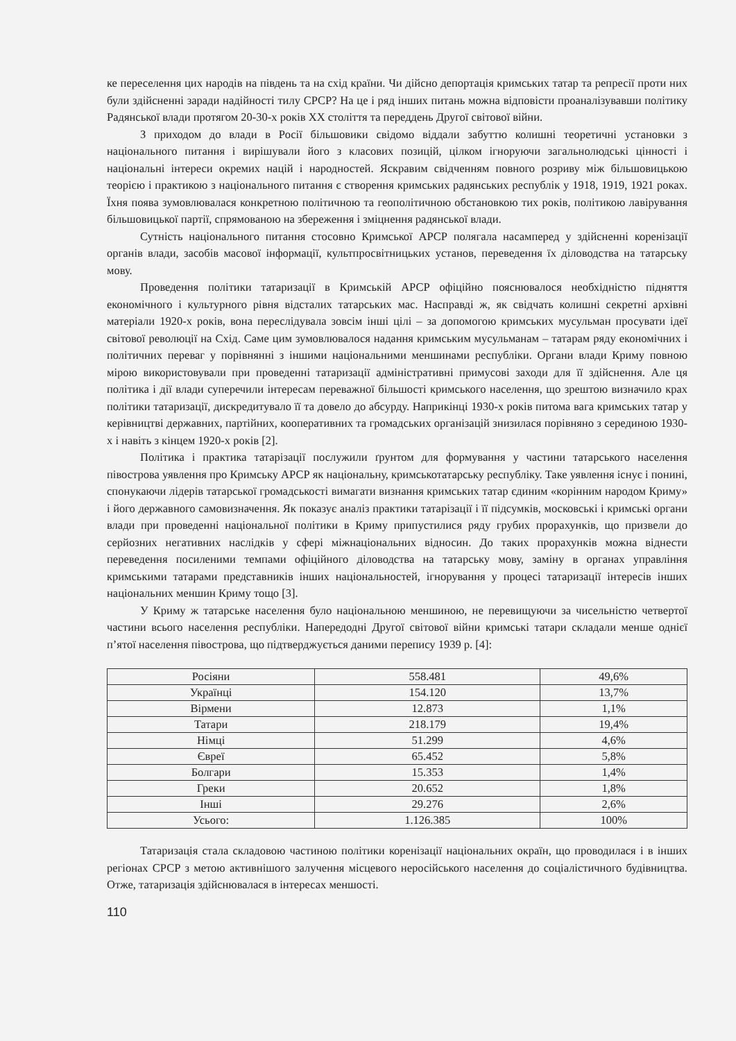ке переселення цих народів на південь та на схід країни. Чи дійсно депортація кримських татар та репресії проти них були здійсненні заради надійності тилу СРСР? На це і ряд інших питань можна відповісти проаналізувавши політику Радянської влади протягом 20-30-х років XX століття та переддень Другої світової війни.
З приходом до влади в Росії більшовики свідомо віддали забуттю колишні теоретичні установки з національного питання і вирішували його з класових позицій, цілком ігноруючи загальнолюдські цінності і національні інтереси окремих націй і народностей. Яскравим свідченням повного розриву між більшовицькою теорією і практикою з національного питання є створення кримських радянських республік у 1918, 1919, 1921 роках. Їхня поява зумовлювалася конкретною політичною та геополітичною обстановкою тих років, політикою лавірування більшовицької партії, спрямованою на збереження і зміцнення радянської влади.
Сутність національного питання стосовно Кримської АРСР полягала насамперед у здійсненні коренізації органів влади, засобів масової інформації, культпросвітницьких установ, переведення їх діловодства на татарську мову.
Проведення політики татаризації в Кримській АРСР офіційно пояснювалося необхідністю підняття економічного і культурного рівня відсталих татарських мас. Насправді ж, як свідчать колишні секретні архівні матеріали 1920-х років, вона переслідувала зовсім інші цілі – за допомогою кримських мусульман просувати ідеї світової революції на Схід. Саме цим зумовлювалося надання кримським мусульманам – татарам ряду економічних і політичних переваг у порівнянні з іншими національними меншинами республіки. Органи влади Криму повною мірою використовували при проведенні татаризації адміністративні примусові заходи для її здійснення. Але ця політика і дії влади суперечили інтересам переважної більшості кримського населення, що зрештою визначило крах політики татаризації, дискредитувало її та довело до абсурду. Наприкінці 1930-х років питома вага кримських татар у керівництві державних, партійних, кооперативних та громадських організацій знизилася порівняно з серединою 1930-х і навіть з кінцем 1920-х років [2].
Політика і практика татарізації послужили ґрунтом для формування у частини татарського населення півострова уявлення про Кримську АРСР як національну, кримськотатарську республіку. Таке уявлення існує і понині, спонукаючи лідерів татарської громадськості вимагати визнання кримських татар єдиним «корінним народом Криму» і його державного самовизначення. Як показує аналіз практики татарізації і її підсумків, московські і кримські органи влади при проведенні національної політики в Криму припустилися ряду грубих прорахунків, що призвели до серйозних негативних наслідків у сфері міжнаціональних відносин. До таких прорахунків можна віднести переведення посиленими темпами офіційного діловодства на татарську мову, заміну в органах управління кримськими татарами представників інших національностей, ігнорування у процесі татаризації інтересів інших національних меншин Криму тощо [3].
У Криму ж татарське населення було національною меншиною, не перевищуючи за чисельністю четвертої частини всього населення республіки. Напередодні Другої світової війни кримські татари складали менше однієї п’ятої населення півострова, що підтверджується даними перепису 1939 р. [4]:
| Росіяни | 558.481 | 49,6% |
| Українці | 154.120 | 13,7% |
| Вірмени | 12.873 | 1,1% |
| Татари | 218.179 | 19,4% |
| Німці | 51.299 | 4,6% |
| Євреї | 65.452 | 5,8% |
| Болгари | 15.353 | 1,4% |
| Греки | 20.652 | 1,8% |
| Інші | 29.276 | 2,6% |
| Усього: | 1.126.385 | 100% |
Татаризація стала складовою частиною політики коренізації національних окраїн, що проводилася і в інших регіонах СРСР з метою активнішого залучення місцевого неросійського населення до соціалістичного будівництва. Отже, татаризація здійснювалася в інтересах меншості.
110